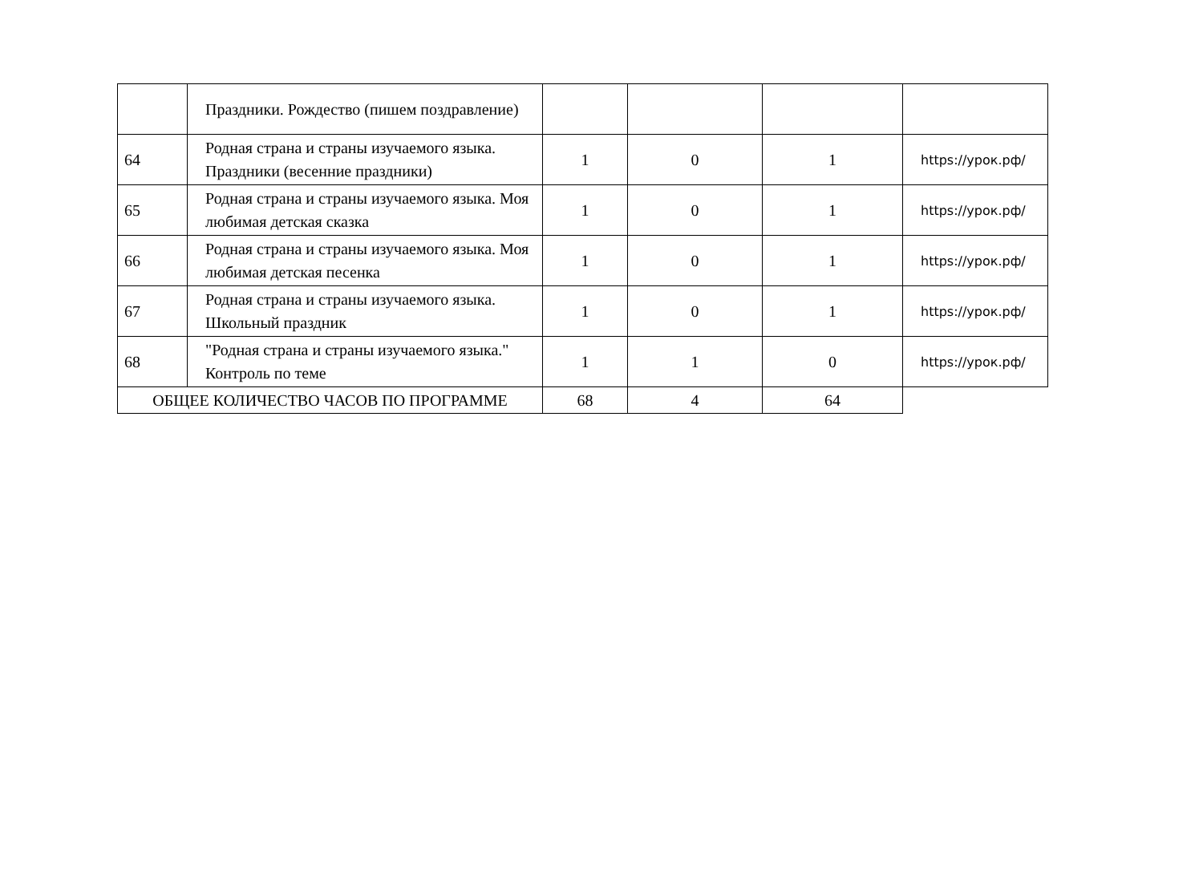| | Праздники. Рождество (пишем поздравление) | | | | |
| 64 | Родная страна и страны изучаемого языка. Праздники (весенние праздники) | 1 | 0 | 1 | https://урок.рф/ |
| 65 | Родная страна и страны изучаемого языка. Моя любимая детская сказка | 1 | 0 | 1 | https://урок.рф/ |
| 66 | Родная страна и страны изучаемого языка. Моя любимая детская песенка | 1 | 0 | 1 | https://урок.рф/ |
| 67 | Родная страна и страны изучаемого языка. Школьный праздник | 1 | 0 | 1 | https://урок.рф/ |
| 68 | "Родная страна и страны изучаемого языка." Контроль по теме | 1 | 1 | 0 | https://урок.рф/ |
| ОБЩЕЕ КОЛИЧЕСТВО ЧАСОВ ПО ПРОГРАММЕ | | 68 | 4 | 64 | |